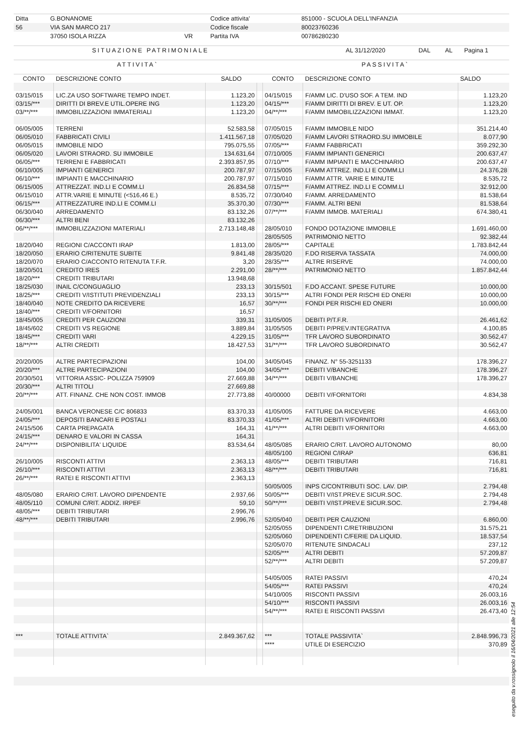| Ditta | G.BONANOME | | Codice attivita' | 851000 - SCUOLA DELL'INFANZIA |
| 56 | VIA SAN MARCO 217 | | Codice fiscale | 80023760236 |
| | 37050 ISOLA RIZZA | VR | Partita IVA | 00786280230 |
| SITUAZIONE PATRIMONIALE | AL 31/12/2020 | DAL | AL | Pagina 1 |
| ATTIVITA` | PASSIVITA` |
| CONTO | DESCRIZIONE CONTO | SALDO | | CONTO | DESCRIZIONE CONTO | SALDO |
| --- | --- | --- | --- | --- | --- | --- |
| 03/15/015 | LIC.ZA USO SOFTWARE TEMPO INDET. | 1.123,20 | | 04/15/015 | F/AMM LIC. D'USO SOF. A TEM. IND | 1.123,20 |
| 03/15/*** | DIRITTI DI BREV.E UTIL.OPERE ING | 1.123,20 | | 04/15/*** | F/AMM DIRITTI DI BREV. E UT. OP. | 1.123,20 |
| 03/**/*** | IMMOBILIZZAZIONI IMMATERIALI | 1.123,20 | | 04/**/*** | F/AMM IMMOBILIZZAZIONI IMMAT. | 1.123,20 |
| 06/05/005 | TERRENI | 52.583,58 | | 07/05/015 | F/AMM IMMOBILE NIDO | 351.214,40 |
| 06/05/010 | FABBRICATI CIVILI | 1.411.567,18 | | 07/05/020 | F/AMM LAVORI STRAORD.SU IMMOBILE | 8.077,90 |
| 06/05/015 | IMMOBILE NIDO | 795.075,55 | | 07/05/*** | F/AMM FABBRICATI | 359.292,30 |
| 06/05/020 | LAVORI STRAORD. SU IMMOBILE | 134.631,64 | | 07/10/005 | F/AMM IMPIANTI GENERICI | 200.637,47 |
| 06/05/*** | TERRENI E FABBRICATI | 2.393.857,95 | | 07/10/*** | F/AMM IMPIANTI E MACCHINARIO | 200.637,47 |
| 06/10/005 | IMPIANTI GENERICI | 200.787,97 | | 07/15/005 | F/AMM ATTREZ. IND.LI E COMM.LI | 24.376,28 |
| 06/10/*** | IMPIANTI E MACCHINARIO | 200.787,97 | | 07/15/010 | F/AMM ATTR. VARIE E MINUTE | 8.535,72 |
| 06/15/005 | ATTREZZAT. IND.LI E COMM.LI | 26.834,58 | | 07/15/*** | F/AMM ATTREZ. IND.LI E COMM.LI | 32.912,00 |
| 06/15/010 | ATTR.VARIE E MINUTE (<516,46 E.) | 8.535,72 | | 07/30/040 | F/AMM. ARREDAMENTO | 81.538,64 |
| 06/15/*** | ATTREZZATURE IND.LI E COMM.LI | 35.370,30 | | 07/30/*** | F/AMM. ALTRI BENI | 81.538,64 |
| 06/30/040 | ARREDAMENTO | 83.132,26 | | 07/**/*** | F/AMM IMMOB. MATERIALI | 674.380,41 |
| 06/30/*** | ALTRI BENI | 83.132,26 | | | | |
| 06/**/*** | IMMOBILIZZAZIONI MATERIALI | 2.713.148,48 | | 28/05/010 | FONDO DOTAZIONE IMMOBILE | 1.691.460,00 |
| | | | | 28/05/505 | PATRIMONIO NETTO | 92.382,44 |
| 18/20/040 | REGIONI C/ACCONTI IRAP | 1.813,00 | | 28/05/*** | CAPITALE | 1.783.842,44 |
| 18/20/050 | ERARIO C/RITENUTE SUBITE | 9.841,48 | | 28/35/020 | F.DO RISERVA TASSATA | 74.000,00 |
| 18/20/070 | ERARIO C/ACCONTO RITENUTA T.F.R. | 3,20 | | 28/35/*** | ALTRE RISERVE | 74.000,00 |
| 18/20/501 | CREDITO IRES | 2.291,00 | | 28/**/*** | PATRIMONIO NETTO | 1.857.842,44 |
| 18/20/*** | CREDITI TRIBUTARI | 13.948,68 | | | | |
| 18/25/030 | INAIL C/CONGUAGLIO | 233,13 | | 30/15/501 | F.DO ACCANT. SPESE FUTURE | 10.000,00 |
| 18/25/*** | CREDITI V/ISTITUTI PREVIDENZIALI | 233,13 | | 30/15/*** | ALTRI FONDI PER RISCHI ED ONERI | 10.000,00 |
| 18/40/040 | NOTE CREDITO DA RICEVERE | 16,57 | | 30/**/*** | FONDI PER RISCHI ED ONERI | 10.000,00 |
| 18/40/*** | CREDITI V/FORNITORI | 16,57 | | | | |
| 18/45/005 | CREDITI PER CAUZIONI | 339,31 | | 31/05/005 | DEBITI P/T.F.R. | 26.461,62 |
| 18/45/602 | CREDITI VS REGIONE | 3.889,84 | | 31/05/505 | DEBITI P/PREV.INTEGRATIVA | 4.100,85 |
| 18/45/*** | CREDITI VARI | 4.229,15 | | 31/05/*** | TFR LAVORO SUBORDINATO | 30.562,47 |
| 18/**/*** | ALTRI CREDITI | 18.427,53 | | 31/**/*** | TFR LAVORO SUBORDINATO | 30.562,47 |
| 20/20/005 | ALTRE PARTECIPAZIONI | 104,00 | | 34/05/045 | FINANZ. N° 55-3251133 | 178.396,27 |
| 20/20/*** | ALTRE PARTECIPAZIONI | 104,00 | | 34/05/*** | DEBITI V/BANCHE | 178.396,27 |
| 20/30/501 | VITTORIA ASSIC- POLIZZA 759909 | 27.669,88 | | 34/**/*** | DEBITI V/BANCHE | 178.396,27 |
| 20/30/*** | ALTRI TITOLI | 27.669,88 | | | | |
| 20/**/*** | ATT. FINANZ. CHE NON COST. IMMOB | 27.773,88 | | 40/00000 | DEBITI V/FORNITORI | 4.834,38 |
| 24/05/001 | BANCA VERONESE C/C 806833 | 83.370,33 | | 41/05/005 | FATTURE DA RICEVERE | 4.663,00 |
| 24/05/*** | DEPOSITI BANCARI E POSTALI | 83.370,33 | | 41/05/*** | ALTRI DEBITI V/FORNITORI | 4.663,00 |
| 24/15/506 | CARTA PREPAGATA | 164,31 | | 41/**/*** | ALTRI DEBITI V/FORNITORI | 4.663,00 |
| 24/15/*** | DENARO E VALORI IN CASSA | 164,31 | | | | |
| 24/**/*** | DISPONIBILITA' LIQUIDE | 83.534,64 | | 48/05/085 | ERARIO C/RIT. LAVORO AUTONOMO | 80,00 |
| | | | | 48/05/100 | REGIONI C/IRAP | 636,81 |
| 26/10/005 | RISCONTI ATTIVI | 2.363,13 | | 48/05/*** | DEBITI TRIBUTARI | 716,81 |
| 26/10/*** | RISCONTI ATTIVI | 2.363,13 | | 48/**/*** | DEBITI TRIBUTARI | 716,81 |
| 26/**/*** | RATEI E RISCONTI ATTIVI | 2.363,13 | | | | |
| | | | | 50/05/005 | INPS C/CONTRIBUTI SOC. LAV. DIP. | 2.794,48 |
| 48/05/080 | ERARIO C/RIT. LAVORO DIPENDENTE | 2.937,66 | | 50/05/*** | DEBITI V/IST.PREV.E SICUR.SOC. | 2.794,48 |
| 48/05/110 | COMUNI C/RIT. ADDIZ. IRPEF | 59,10 | | 50/**/*** | DEBITI V/IST.PREV.E SICUR.SOC. | 2.794,48 |
| 48/05/*** | DEBITI TRIBUTARI | 2.996,76 | | | | |
| 48/**/*** | DEBITI TRIBUTARI | 2.996,76 | | 52/05/040 | DEBITI PER CAUZIONI | 6.860,00 |
| | | | | 52/05/055 | DIPENDENTI C/RETRIBUZIONI | 31.575,21 |
| | | | | 52/05/060 | DIPENDENTI C/FERIE DA LIQUID. | 18.537,54 |
| | | | | 52/05/070 | RITENUTE SINDACALI | 237,12 |
| | | | | 52/05/*** | ALTRI DEBITI | 57.209,87 |
| | | | | 52/**/*** | ALTRI DEBITI | 57.209,87 |
| | | | | 54/05/005 | RATEI PASSIVI | 470,24 |
| | | | | 54/05/*** | RATEI PASSIVI | 470,24 |
| | | | | 54/10/005 | RISCONTI PASSIVI | 26.003,16 |
| | | | | 54/10/*** | RISCONTI PASSIVI | 26.003,16 |
| | | | | 54/**/*** | RATEI E RISCONTI PASSIVI | 26.473,40 |
| *** | TOTALE ATTIVITA` | 2.849.367,62 | | *** | TOTALE PASSIVITA` | 2.848.996,73 |
| | | | | **** | UTILE DI ESERCIZIO | 370,89 |
eseguito da v.rossignolo il 16/04/2021 alle 12:54